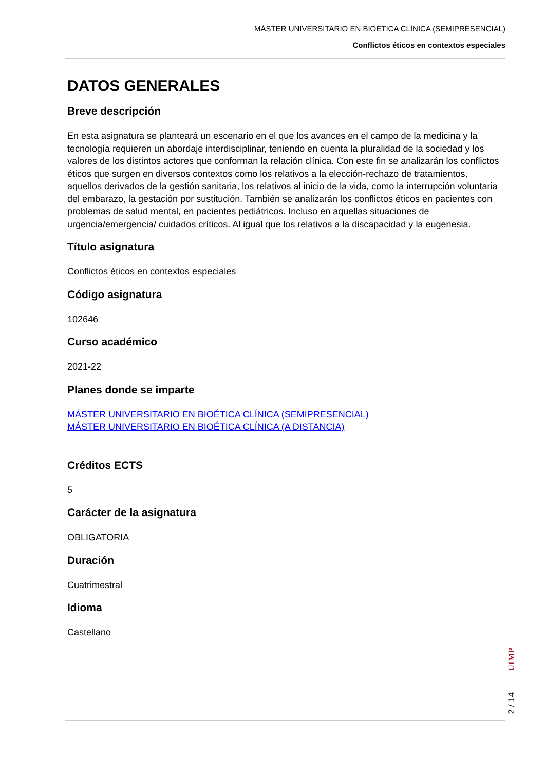MÁSTER UNIVERSITARIO EN BIOÉTICA CLÍNICA (SEMIPRESENCIAL)
Conflictos éticos en contextos especiales
DATOS GENERALES
Breve descripción
En esta asignatura se planteará un escenario en el que los avances en el campo de la medicina y la tecnología requieren un abordaje interdisciplinar, teniendo en cuenta la pluralidad de la sociedad y los valores de los distintos actores que conforman la relación clínica. Con este fin se analizarán los conflictos éticos que surgen en diversos contextos como los relativos a la elección-rechazo de tratamientos, aquellos derivados de la gestión sanitaria, los relativos al inicio de la vida, como la interrupción voluntaria del embarazo, la gestación por sustitución. También se analizarán los conflictos éticos en pacientes con problemas de salud mental, en pacientes pediátricos. Incluso en aquellas situaciones de urgencia/emergencia/ cuidados críticos. Al igual que los relativos a la discapacidad y la eugenesia.
Título asignatura
Conflictos éticos en contextos especiales
Código asignatura
102646
Curso académico
2021-22
Planes donde se imparte
MÁSTER UNIVERSITARIO EN BIOÉTICA CLÍNICA (SEMIPRESENCIAL)
MÁSTER UNIVERSITARIO EN BIOÉTICA CLÍNICA (A DISTANCIA)
Créditos ECTS
5
Carácter de la asignatura
OBLIGATORIA
Duración
Cuatrimestral
Idioma
Castellano
UIMP
2 / 14